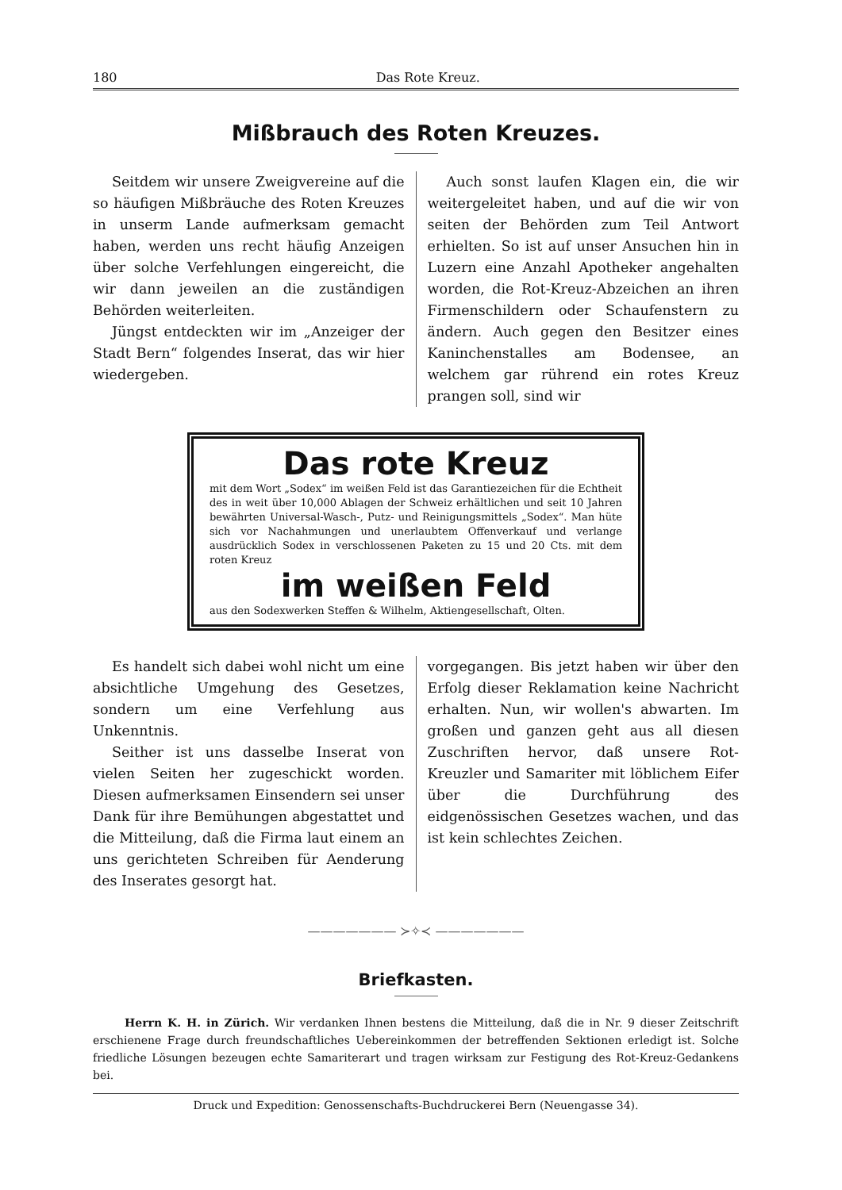180 Das Rote Kreuz.
Mißbrauch des Roten Kreuzes.
Seitdem wir unsere Zweigvereine auf die so häufigen Mißbräuche des Roten Kreuzes in unserm Lande aufmerksam gemacht haben, werden uns recht häufig Anzeigen über solche Verfehlungen eingereicht, die wir dann jeweilen an die zuständigen Behörden weiterleiten.
Jüngst entdeckten wir im „Anzeiger der Stadt Bern“ folgendes Inserat, das wir hier wiedergeben.
Auch sonst laufen Klagen ein, die wir weitergeleitet haben, und auf die wir von seiten der Behörden zum Teil Antwort erhielten. So ist auf unser Ansuchen hin in Luzern eine Anzahl Apotheker angehalten worden, die Rot-Kreuz-Abzeichen an ihren Firmenschildern oder Schaufenstern zu ändern. Auch gegen den Besitzer eines Kaninchenstalles am Bodensee, an welchem gar rührend ein rotes Kreuz prangen soll, sind wir
Das rote Kreuz
mit dem Wort „Sodex“ im weißen Feld ist das Garantiezeichen für die Echtheit des in weit über 10,000 Ablagen der Schweiz erhältlichen und seit 10 Jahren bewährten Universal-Wasch-, Putz- und Reinigungsmittels „Sodex“. Man hüte sich vor Nachahmungen und unerlaubtem Offenverkauf und verlange ausdrücklich Sodex in verschlossenen Paketen zu 15 und 20 Cts. mit dem roten Kreuz
im weißen Feld
aus den Sodexwerken Steffen & Wilhelm, Aktiengesellschaft, Olten.
Es handelt sich dabei wohl nicht um eine absichtliche Umgehung des Gesetzes, sondern um eine Verfehlung aus Unkenntnis.
Seither ist uns dasselbe Inserat von vielen Seiten her zugeschickt worden. Diesen aufmerksamen Einsendern sei unser Dank für ihre Bemühungen abgestattet und die Mitteilung, daß die Firma laut einem an uns gerichteten Schreiben für Aenderung des Inserates gesorgt hat.
vorgegangen. Bis jetzt haben wir über den Erfolg dieser Reklamation keine Nachricht erhalten. Nun, wir wollen's abwarten. Im großen und ganzen geht aus all diesen Zuschriften hervor, daß unsere Rot-Kreuzler und Samariter mit löblichem Eifer über die Durchführung des eidgenössischen Gesetzes wachen, und das ist kein schlechtes Zeichen.
——————— ≻✧≺ ———————
Briefkasten.
Herrn K. H. in Zürich. Wir verdanken Ihnen bestens die Mitteilung, daß die in Nr. 9 dieser Zeitschrift erschienene Frage durch freundschaftliches Uebereinkommen der betreffenden Sektionen erledigt ist. Solche friedliche Lösungen bezeugen echte Samariterart und tragen wirksam zur Festigung des Rot-Kreuz-Gedankens bei.
Druck und Expedition: Genossenschafts-Buchdruckerei Bern (Neuengasse 34).